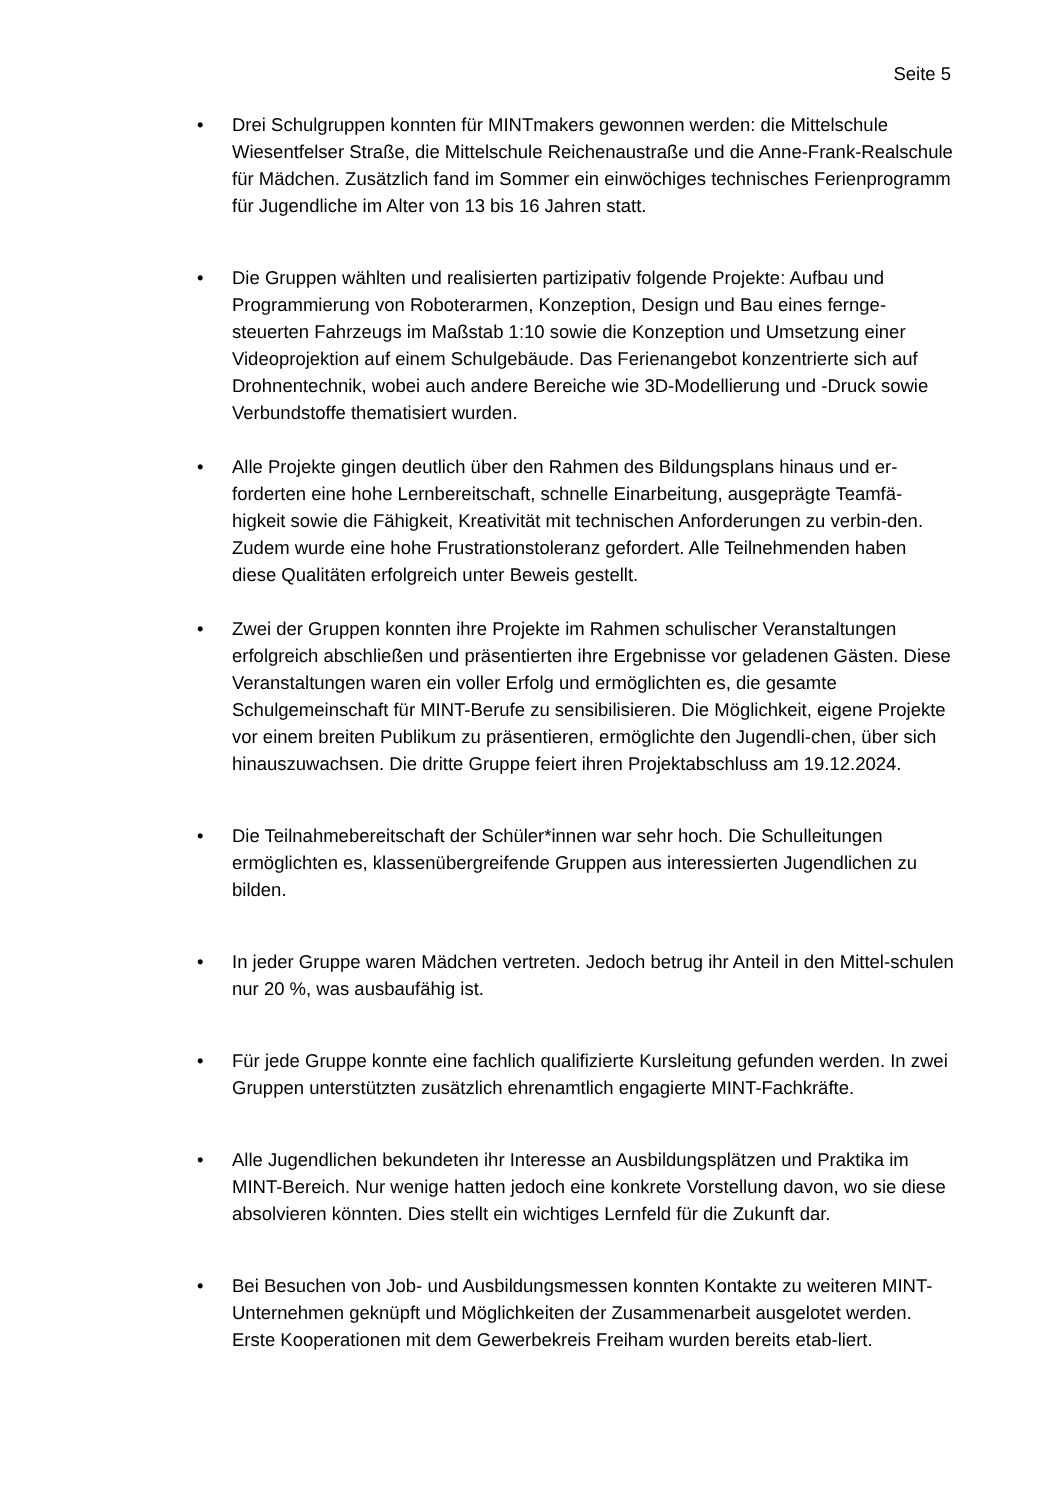Seite 5
• Drei Schulgruppen konnten für MINTmakers gewonnen werden: die Mittelschule Wiesentfelser Straße, die Mittelschule Reichenaustraße und die Anne-Frank-Realschule für Mädchen. Zusätzlich fand im Sommer ein einwöchiges technisches Ferienprogramm für Jugendliche im Alter von 13 bis 16 Jahren statt.
• Die Gruppen wählten und realisierten partizipativ folgende Projekte: Aufbau und Programmierung von Roboterarmen, Konzeption, Design und Bau eines fernge-steuerten Fahrzeugs im Maßstab 1:10 sowie die Konzeption und Umsetzung einer Videoprojektion auf einem Schulgebäude. Das Ferienangebot konzentrierte sich auf Drohnentechnik, wobei auch andere Bereiche wie 3D-Modellierung und -Druck sowie Verbundstoffe thematisiert wurden.
• Alle Projekte gingen deutlich über den Rahmen des Bildungsplans hinaus und er-forderten eine hohe Lernbereitschaft, schnelle Einarbeitung, ausgeprägte Teamfä-higkeit sowie die Fähigkeit, Kreativität mit technischen Anforderungen zu verbin-den. Zudem wurde eine hohe Frustrationstoleranz gefordert. Alle Teilnehmenden haben diese Qualitäten erfolgreich unter Beweis gestellt.
• Zwei der Gruppen konnten ihre Projekte im Rahmen schulischer Veranstaltungen erfolgreich abschließen und präsentierten ihre Ergebnisse vor geladenen Gästen. Diese Veranstaltungen waren ein voller Erfolg und ermöglichten es, die gesamte Schulgemeinschaft für MINT-Berufe zu sensibilisieren. Die Möglichkeit, eigene Projekte vor einem breiten Publikum zu präsentieren, ermöglichte den Jugendli-chen, über sich hinauszuwachsen. Die dritte Gruppe feiert ihren Projektabschluss am 19.12.2024.
• Die Teilnahmebereitschaft der Schüler*innen war sehr hoch. Die Schulleitungen ermöglichten es, klassenübergreifende Gruppen aus interessierten Jugendlichen zu bilden.
• In jeder Gruppe waren Mädchen vertreten. Jedoch betrug ihr Anteil in den Mittel-schulen nur 20 %, was ausbaufähig ist.
• Für jede Gruppe konnte eine fachlich qualifizierte Kursleitung gefunden werden. In zwei Gruppen unterstützten zusätzlich ehrenamtlich engagierte MINT-Fachkräfte.
• Alle Jugendlichen bekundeten ihr Interesse an Ausbildungsplätzen und Praktika im MINT-Bereich. Nur wenige hatten jedoch eine konkrete Vorstellung davon, wo sie diese absolvieren könnten. Dies stellt ein wichtiges Lernfeld für die Zukunft dar.
• Bei Besuchen von Job- und Ausbildungsmessen konnten Kontakte zu weiteren MINT-Unternehmen geknüpft und Möglichkeiten der Zusammenarbeit ausgelotet werden. Erste Kooperationen mit dem Gewerbekreis Freiham wurden bereits etab-liert.